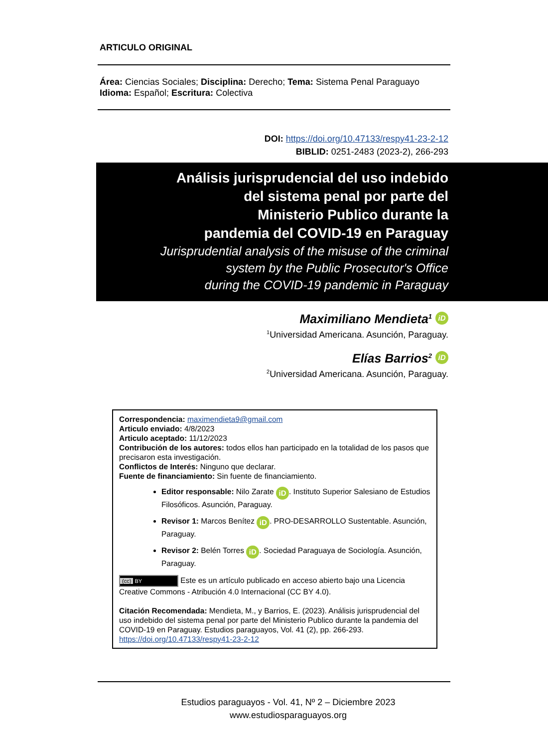ARTICULO ORIGINAL
Área: Ciencias Sociales; Disciplina: Derecho; Tema: Sistema Penal Paraguayo
Idioma: Español; Escritura: Colectiva
DOI: https://doi.org/10.47133/respy41-23-2-12
BIBLID: 0251-2483 (2023-2), 266-293
Análisis jurisprudencial del uso indebido
del sistema penal por parte del
Ministerio Publico durante la
pandemia del COVID-19 en Paraguay
Jurisprudential analysis of the misuse of the criminal
system by the Public Prosecutor's Office
during the COVID-19 pandemic in Paraguay
Maximiliano Mendieta<sup>1</sup> iD
<sup>1</sup> Universidad Americana. Asunción, Paraguay.
Elías Barrios<sup>2</sup> iD
<sup>2</sup> Universidad Americana. Asunción, Paraguay.
Correspondencia: maximendieta9@gmail.com
Articulo enviado: 4/8/2023
Articulo aceptado: 11/12/2023
Contribución de los autores: todos ellos han participado en la totalidad de los pasos que precisaron esta investigación.
Conflictos de Interés: Ninguno que declarar.
Fuente de financiamiento: Sin fuente de financiamiento.
Editor responsable: Nilo Zarate iD. Instituto Superior Salesiano de Estudios Filosóficos. Asunción, Paraguay.
Revisor 1: Marcos Benítez iD. PRO-DESARROLLO Sustentable. Asunción, Paraguay.
Revisor 2: Belén Torres iD. Sociedad Paraguaya de Sociología. Asunción, Paraguay.
(cc) BY Este es un artículo publicado en acceso abierto bajo una Licencia Creative Commons - Atribución 4.0 Internacional (CC BY 4.0).
Citación Recomendada: Mendieta, M., y Barrios, E. (2023). Análisis jurisprudencial del uso indebido del sistema penal por parte del Ministerio Publico durante la pandemia del COVID-19 en Paraguay. Estudios paraguayos, Vol. 41 (2), pp. 266-293. https://doi.org/10.47133/respy41-23-2-12
Estudios paraguayos - Vol. 41, Nº 2 – Diciembre 2023
www.estudiosparaguayos.org